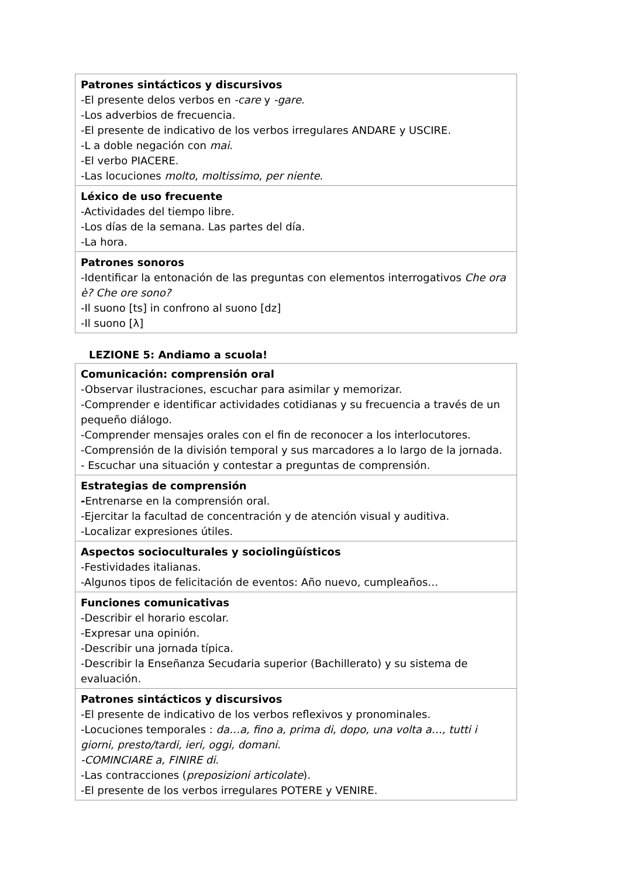| Patrones sintácticos y discursivos -El presente delos verbos en -care y -gare . -Los adverbios de frecuencia. -El presente de indicativo de los verbos irregulares ANDARE y USCIRE. -L a doble negación con mai . -El verbo PIACERE. -Las locuciones molto , moltissimo , per niente . |
| Léxico de uso frecuente -Actividades del tiempo libre. -Los días de la semana. Las partes del día. -La hora. |
| Patrones sonoros -Identificar la entonación de las preguntas con elementos interrogativos Che ora è? Che ore sono? -Il suono [ts] in confrono al suono [dz] -Il suono [λ] |
LEZIONE 5: Andiamo a scuola!
| Comunicación: comprensión oral -Observar ilustraciones, escuchar para asimilar y memorizar. -Comprender e identificar actividades cotidianas y su frecuencia a través de un pequeño diálogo. -Comprender mensajes orales con el fin de reconocer a los interlocutores. -Comprensión de la división temporal y sus marcadores a lo largo de la jornada. - Escuchar una situación y contestar a preguntas de comprensión. |
| Estrategias de comprensión - Entrenarse en la comprensión oral. -Ejercitar la facultad de concentración y de atención visual y auditiva. -Localizar expresiones útiles. |
| Aspectos socioculturales y sociolingüísticos -Festividades italianas. -Algunos tipos de felicitación de eventos: Año nuevo, cumpleaños… |
| Funciones comunicativas -Describir el horario escolar. -Expresar una opinión. -Describir una jornada típica. -Describir la Enseñanza Secudaria superior (Bachillerato) y su sistema de evaluación. |
| Patrones sintácticos y discursivos -El presente de indicativo de los verbos reflexivos y pronominales. -Locuciones temporales : da…a, fino a, prima di, dopo, una volta a…, tutti i giorni, presto/tardi, ieri, oggi, domani. -COMINCIARE a, FINIRE di. -Las contracciones ( preposizioni articolate ). -El presente de los verbos irregulares POTERE y VENIRE. |